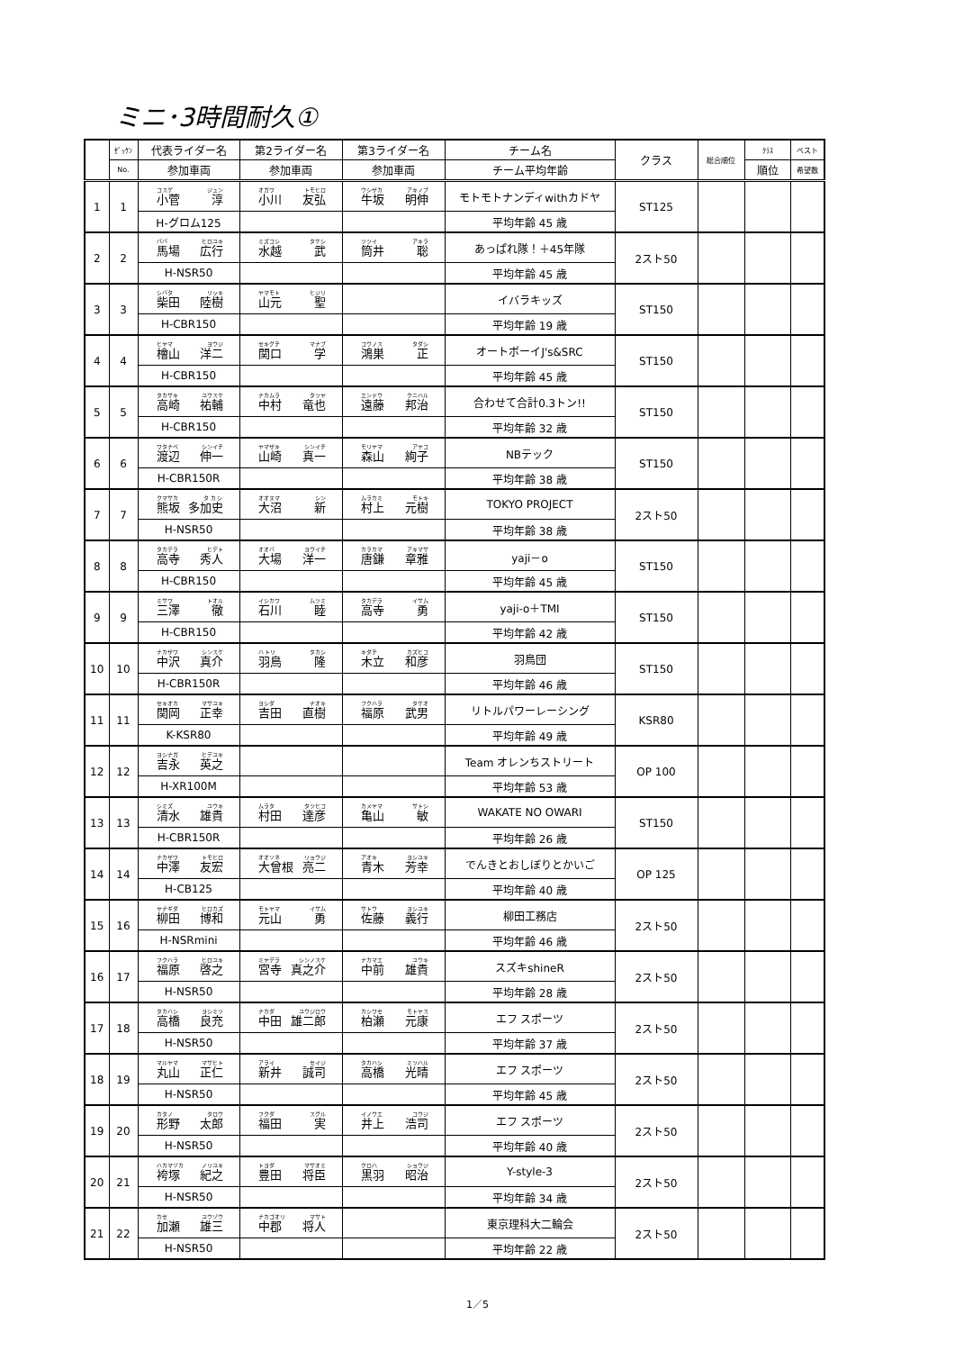ミニ･3時間耐久①
| | ｾﾞｯｹﾝ | 代表ライダー名 | 第2ライダー名 | 第3ライダー名 | チーム名 | クラス | 総合順位 | ｸﾗｽ | ベスト |
| --- | --- | --- | --- | --- | --- | --- | --- | --- | --- |
| | No. | 参加車両 | 参加車両 | 参加車両 | チーム平均年齢 | | | 順位 | 希望数 |
| 1 | 1 | コスゲ ジュン 小菅 淳 | オガワ トモヒロ 小川 友弘 | ウシザカ アキノブ 牛坂 明伸 | モトモトナンディwithカドヤ | ST125 | | | |
| | | H-グロム125 | | | 平均年齢 45 歳 | | | | |
| 2 | 2 | ババ ヒロユキ 馬場 広行 | ミズコシ タケシ 水越 武 | ツツイ アキラ 筒井 聡 | あっぱれ隊！＋45年隊 | 2スト50 | | | |
| | | H-NSR50 | | | 平均年齢 45 歳 | | | | |
| 3 | 3 | シバタ リッキ 柴田 陸樹 | ヤマモト ヒジリ 山元 聖 | | イバラキッズ | ST150 | | | |
| | | H-CBR150 | | | 平均年齢 19 歳 | | | | |
| 4 | 4 | ヒヤマ ヨウジ 檜山 洋二 | セキグチ マナブ 関口 学 | コウノス タダシ 鴻巣 正 | オートボーイJ's&SRC | ST150 | | | |
| | | H-CBR150 | | | 平均年齢 45 歳 | | | | |
| 5 | 5 | タカサキ ユウスケ 高崎 祐輔 | ナカムラ タツヤ 中村 竜也 | エンドウ クニハル 遠藤 邦治 | 合わせて合計0.3トン!! | ST150 | | | |
| | | H-CBR150 | | | 平均年齢 32 歳 | | | | |
| 6 | 6 | ワタナベ シンイチ 渡辺 伸一 | ヤマザキ シンイチ 山崎 真一 | モリヤマ アヤコ 森山 絢子 | NBテック | ST150 | | | |
| | | H-CBR150R | | | 平均年齢 38 歳 | | | | |
| 7 | 7 | クマサカ タ カ シ 熊坂 多加史 | オオヌマ シン 大沼 新 | ムラカミ モトキ 村上 元樹 | TOKYO PROJECT | 2スト50 | | | |
| | | H-NSR50 | | | 平均年齢 38 歳 | | | | |
| 8 | 8 | タカデラ ヒデト 高寺 秀人 | オオバ ヨウイチ 大場 洋一 | カラカマ アキマサ 唐鎌 章雅 | yaji－o | ST150 | | | |
| | | H-CBR150 | | | 平均年齢 45 歳 | | | | |
| 9 | 9 | ミサワ トオル 三澤 徹 | イシカワ ムツミ 石川 睦 | タカデラ イサム 高寺 勇 | yaji-o＋TMI | ST150 | | | |
| | | H-CBR150 | | | 平均年齢 42 歳 | | | | |
| 10 | 10 | ナカザワ シンスケ 中沢 真介 | ハ トリ タカシ 羽鳥 隆 | キダチ カズヒコ 木立 和彦 | 羽鳥団 | ST150 | | | |
| | | H-CBR150R | | | 平均年齢 46 歳 | | | | |
| 11 | 11 | セキオカ マサユキ 関岡 正幸 | ヨシダ ナオキ 吉田 直樹 | フクハラ タケオ 福原 武男 | リトルパワーレーシング | KSR80 | | | |
| | | K-KSR80 | | | 平均年齢 49 歳 | | | | |
| 12 | 12 | ヨシナガ ヒデユキ 吉永 英之 | | | Team オレンちストリート | OP 100 | | | |
| | | H-XR100M | | | 平均年齢 53 歳 | | | | |
| 13 | 13 | シミズ ユウキ 清水 雄貴 | ムラタ タツヒコ 村田 達彦 | カメヤマ サトシ 亀山 敏 | WAKATE NO OWARI | ST150 | | | |
| | | H-CBR150R | | | 平均年齢 26 歳 | | | | |
| 14 | 14 | ナカザワ トモヒロ 中澤 友宏 | オオソネ リョウジ 大曾根 亮二 | アオキ ヨシユキ 青木 芳幸 | でんきとおしぼりとかいご | OP 125 | | | |
| | | H-CB125 | | | 平均年齢 40 歳 | | | | |
| 15 | 16 | ヤナギダ ヒロカズ 柳田 博和 | モトヤマ イサム 元山 勇 | サトウ ヨシユキ 佐藤 義行 | 柳田工務店 | 2スト50 | | | |
| | | H-NSRmini | | | 平均年齢 46 歳 | | | | |
| 16 | 17 | フクハラ ヒロユキ 福原 啓之 | ミヤデラ シンノスケ 宮寺 真之介 | ナカマエ ユウキ 中前 雄貴 | スズキshineR | 2スト50 | | | |
| | | H-NSR50 | | | 平均年齢 28 歳 | | | | |
| 17 | 18 | タカハシ ヨシミツ 高橋 良充 | ナカダ ユウジロウ 中田 雄二郎 | カシワセ モトヤス 柏瀬 元康 | エフ スポーツ | 2スト50 | | | |
| | | H-NSR50 | | | 平均年齢 37 歳 | | | | |
| 18 | 19 | マルヤマ マサヒト 丸山 正仁 | アライ セイジ 新井 誠司 | タカハシ ミツハル 高橋 光晴 | エフ スポーツ | 2スト50 | | | |
| | | H-NSR50 | | | 平均年齢 45 歳 | | | | |
| 19 | 20 | カタノ タロウ 形野 太郎 | フクダ スグル 福田 実 | イノウエ コウジ 井上 浩司 | エフ スポーツ | 2スト50 | | | |
| | | H-NSR50 | | | 平均年齢 40 歳 | | | | |
| 20 | 21 | ハカマヅカ ノリユキ 袴塚 紀之 | トヨダ マサオミ 豊田 将臣 | クロハ ショウジ 黒羽 昭治 | Y-style-3 | 2スト50 | | | |
| | | H-NSR50 | | | 平均年齢 34 歳 | | | | |
| 21 | 22 | カセ ユウゾウ 加瀬 雄三 | ナカゴオリ マサト 中郡 将人 | | 東京理科大二輪会 | 2スト50 | | | |
| | | H-NSR50 | | | 平均年齢 22 歳 | | | | |
1／5